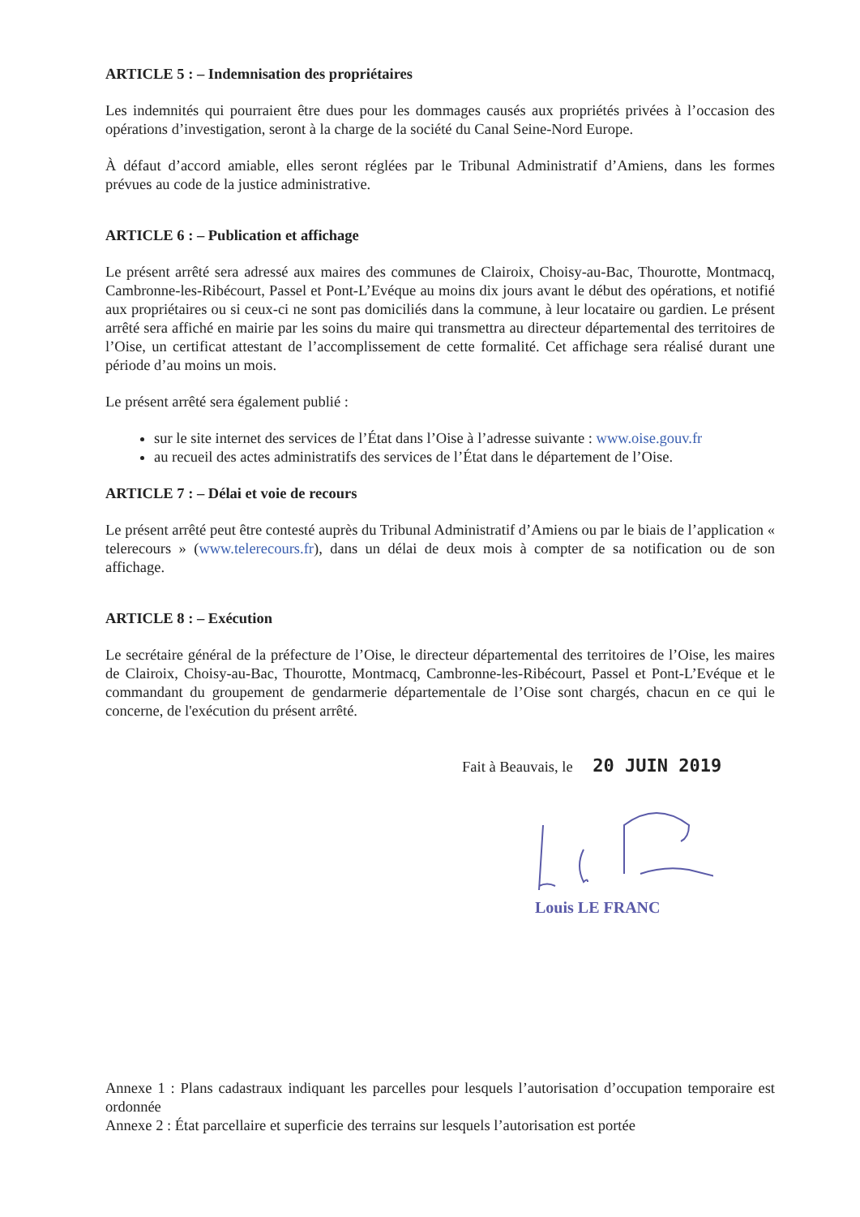ARTICLE 5 : – Indemnisation des propriétaires
Les indemnités qui pourraient être dues pour les dommages causés aux propriétés privées à l’occasion des opérations d’investigation, seront à la charge de la société du Canal Seine-Nord Europe.
À défaut d’accord amiable, elles seront réglées par le Tribunal Administratif d’Amiens, dans les formes prévues au code de la justice administrative.
ARTICLE 6 : – Publication et affichage
Le présent arrêté sera adressé aux maires des communes de Clairoix, Choisy-au-Bac, Thourotte, Montmacq, Cambronne-les-Ribécourt, Passel et Pont-L’Evéque au moins dix jours avant le début des opérations, et notifié aux propriétaires ou si ceux-ci ne sont pas domiciliés dans la commune, à leur locataire ou gardien. Le présent arrêté sera affiché en mairie par les soins du maire qui transmettra au directeur départemental des territoires de l’Oise, un certificat attestant de l’accomplissement de cette formalité. Cet affichage sera réalisé durant une période d’au moins un mois.
Le présent arrêté sera également publié :
sur le site internet des services de l’État dans l’Oise à l’adresse suivante : www.oise.gouv.fr
au recueil des actes administratifs des services de l’État dans le département de l’Oise.
ARTICLE 7 : – Délai et voie de recours
Le présent arrêté peut être contesté auprès du Tribunal Administratif d’Amiens ou par le biais de l’application « telerecours » (www.telerecours.fr), dans un délai de deux mois à compter de sa notification ou de son affichage.
ARTICLE 8 : – Exécution
Le secrétaire général de la préfecture de l’Oise, le directeur départemental des territoires de l’Oise, les maires de Clairoix, Choisy-au-Bac, Thourotte, Montmacq, Cambronne-les-Ribécourt, Passel et Pont-L’Evéque et le commandant du groupement de gendarmerie départementale de l’Oise sont chargés, chacun en ce qui le concerne, de l'exécution du présent arrêté.
Fait à Beauvais, le 20 JUIN 2019
Louis LE FRANC
Annexe 1 : Plans cadastraux indiquant les parcelles pour lesquels l’autorisation d’occupation temporaire est ordonnée
Annexe 2 : État parcellaire et superficie des terrains sur lesquels l’autorisation est portée